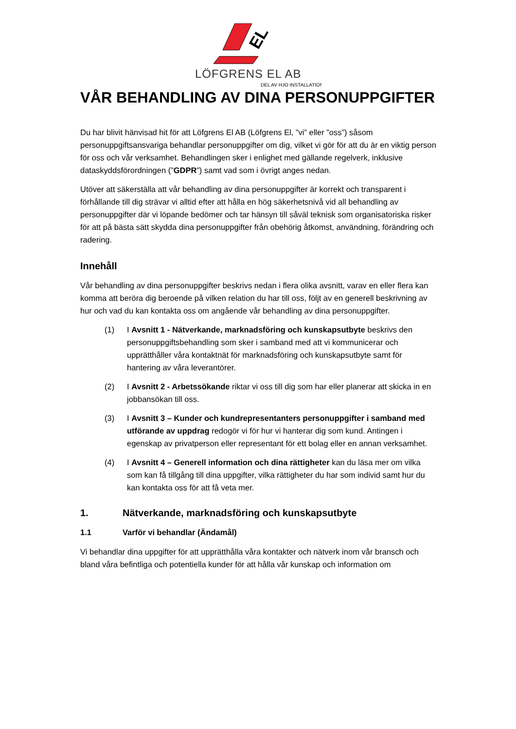EL
LÖFGRENS EL AB
DEL AV HJO INSTALLATION
VÅR BEHANDLING AV DINA PERSONUPPGIFTER
Du har blivit hänvisad hit för att Löfgrens El AB (Löfgrens El, ”vi” eller ”oss”) såsom personuppgiftsansvariga behandlar personuppgifter om dig, vilket vi gör för att du är en viktig person för oss och vår verksamhet. Behandlingen sker i enlighet med gällande regelverk, inklusive dataskyddsförordningen (”GDPR”) samt vad som i övrigt anges nedan.
Utöver att säkerställa att vår behandling av dina personuppgifter är korrekt och transparent i förhållande till dig strävar vi alltid efter att hålla en hög säkerhetsnivå vid all behandling av personuppgifter där vi löpande bedömer och tar hänsyn till såväl teknisk som organisatoriska risker för att på bästa sätt skydda dina personuppgifter från obehörig åtkomst, användning, förändring och radering.
Innehåll
Vår behandling av dina personuppgifter beskrivs nedan i flera olika avsnitt, varav en eller flera kan komma att beröra dig beroende på vilken relation du har till oss, följt av en generell beskrivning av hur och vad du kan kontakta oss om angående vår behandling av dina personuppgifter.
(1) I Avsnitt 1 - Nätverkande, marknadsföring och kunskapsutbyte beskrivs den personuppgiftsbehandling som sker i samband med att vi kommunicerar och upprätthåller våra kontaktnät för marknadsföring och kunskapsutbyte samt för hantering av våra leverantörer.
(2) I Avsnitt 2 - Arbetssökande riktar vi oss till dig som har eller planerar att skicka in en jobbansökan till oss.
(3) I Avsnitt 3 – Kunder och kundrepresentanters personuppgifter i samband med utförande av uppdrag redogör vi för hur vi hanterar dig som kund. Antingen i egenskap av privatperson eller representant för ett bolag eller en annan verksamhet.
(4) I Avsnitt 4 – Generell information och dina rättigheter kan du läsa mer om vilka som kan få tillgång till dina uppgifter, vilka rättigheter du har som individ samt hur du kan kontakta oss för att få veta mer.
1. Nätverkande, marknadsföring och kunskapsutbyte
1.1 Varför vi behandlar (Ändamål)
Vi behandlar dina uppgifter för att upprätthålla våra kontakter och nätverk inom vår bransch och bland våra befintliga och potentiella kunder för att hålla vår kunskap och information om